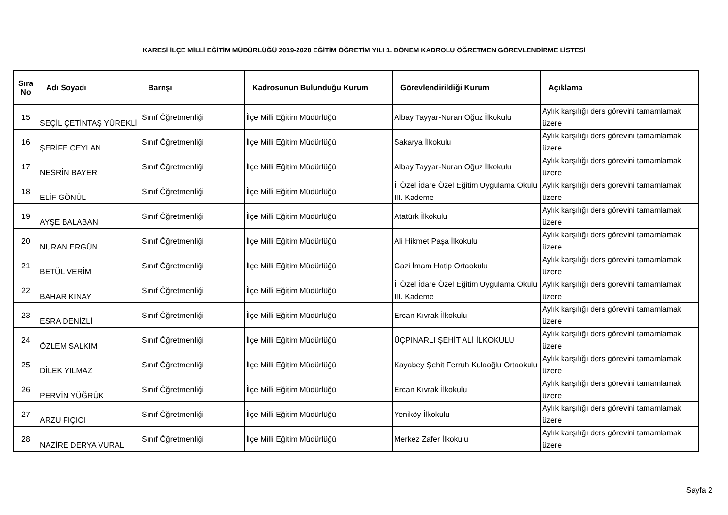KARESİ İLÇE MİLLİ EĞİTİM MÜDÜRLÜĞÜ 2019-2020 EĞİTİM ÖĞRETİM YILI 1. DÖNEM KADROLU ÖĞRETMEN GÖREVLENDİRME LİSTESİ
| Sıra No | Adı Soyadı | Barnşı | Kadrosunun Bulunduğu Kurum | Görevlendirildiği Kurum | Açıklama |
| --- | --- | --- | --- | --- | --- |
| 15 | SEÇİL ÇETİNTAŞ YÜREKLİ | Sınıf Öğretmenliği | İlçe Milli Eğitim Müdürlüğü | Albay Tayyar-Nuran Oğuz İlkokulu | Aylık karşılığı ders görevini tamamlamak üzere |
| 16 | ŞERİFE CEYLAN | Sınıf Öğretmenliği | İlçe Milli Eğitim Müdürlüğü | Sakarya İlkokulu | Aylık karşılığı ders görevini tamamlamak üzere |
| 17 | NESRİN BAYER | Sınıf Öğretmenliği | İlçe Milli Eğitim Müdürlüğü | Albay Tayyar-Nuran Oğuz İlkokulu | Aylık karşılığı ders görevini tamamlamak üzere |
| 18 | ELİF GÖNÜL | Sınıf Öğretmenliği | İlçe Milli Eğitim Müdürlüğü | İl Özel İdare Özel Eğitim Uygulama Okulu III. Kademe | Aylık karşılığı ders görevini tamamlamak üzere |
| 19 | AYŞE BALABAN | Sınıf Öğretmenliği | İlçe Milli Eğitim Müdürlüğü | Atatürk İlkokulu | Aylık karşılığı ders görevini tamamlamak üzere |
| 20 | NURAN ERGÜN | Sınıf Öğretmenliği | İlçe Milli Eğitim Müdürlüğü | Ali Hikmet Paşa İlkokulu | Aylık karşılığı ders görevini tamamlamak üzere |
| 21 | BETÜL VERİM | Sınıf Öğretmenliği | İlçe Milli Eğitim Müdürlüğü | Gazi İmam Hatip Ortaokulu | Aylık karşılığı ders görevini tamamlamak üzere |
| 22 | BAHAR KINAY | Sınıf Öğretmenliği | İlçe Milli Eğitim Müdürlüğü | İl Özel İdare Özel Eğitim Uygulama Okulu III. Kademe | Aylık karşılığı ders görevini tamamlamak üzere |
| 23 | ESRA DENİZLİ | Sınıf Öğretmenliği | İlçe Milli Eğitim Müdürlüğü | Ercan Kıvrak İlkokulu | Aylık karşılığı ders görevini tamamlamak üzere |
| 24 | ÖZLEM SALKIM | Sınıf Öğretmenliği | İlçe Milli Eğitim Müdürlüğü | ÜÇPINARLI ŞEHİT ALİ İLKOKULU | Aylık karşılığı ders görevini tamamlamak üzere |
| 25 | DİLEK YILMAZ | Sınıf Öğretmenliği | İlçe Milli Eğitim Müdürlüğü | Kayabey Şehit Ferruh Kulaoğlu Ortaokulu | Aylık karşılığı ders görevini tamamlamak üzere |
| 26 | PERVİN YÜĞRÜK | Sınıf Öğretmenliği | İlçe Milli Eğitim Müdürlüğü | Ercan Kıvrak İlkokulu | Aylık karşılığı ders görevini tamamlamak üzere |
| 27 | ARZU FIÇICI | Sınıf Öğretmenliği | İlçe Milli Eğitim Müdürlüğü | Yeniköy İlkokulu | Aylık karşılığı ders görevini tamamlamak üzere |
| 28 | NAZİRE DERYA VURAL | Sınıf Öğretmenliği | İlçe Milli Eğitim Müdürlüğü | Merkez Zafer İlkokulu | Aylık karşılığı ders görevini tamamlamak üzere |
Sayfa 2